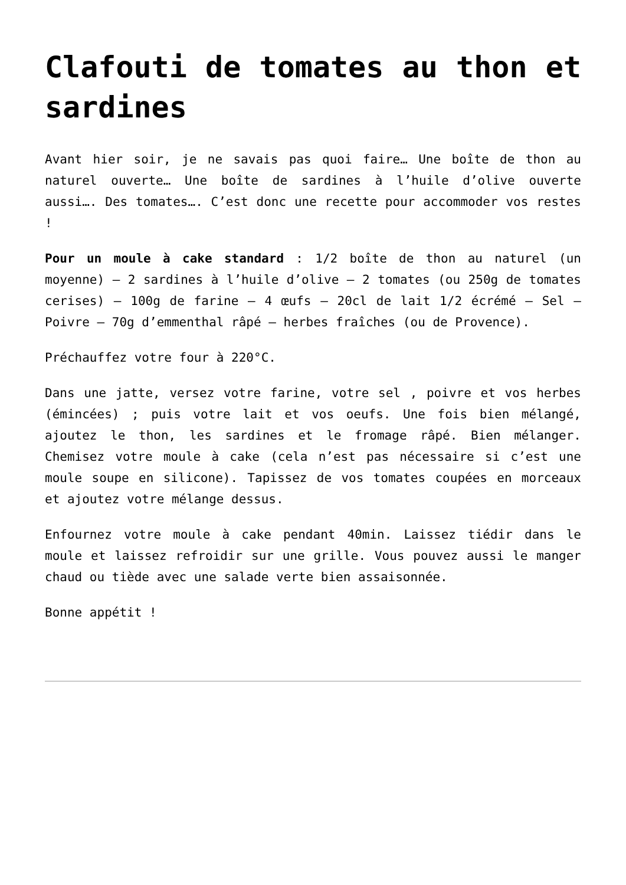Clafouti de tomates au thon et sardines
Avant hier soir, je ne savais pas quoi faire… Une boîte de thon au naturel ouverte… Une boîte de sardines à l’huile d’olive ouverte aussi…. Des tomates…. C’est donc une recette pour accommoder vos restes !
Pour un moule à cake standard : 1/2 boîte de thon au naturel (un moyenne) – 2 sardines à l’huile d’olive – 2 tomates (ou 250g de tomates cerises) – 100g de farine – 4 œufs – 20cl de lait 1/2 écrémé – Sel – Poivre – 70g d’emmenthal râpé – herbes fraîches (ou de Provence).
Préchauffez votre four à 220°C.
Dans une jatte, versez votre farine, votre sel , poivre et vos herbes (émincées) ; puis votre lait et vos oeufs. Une fois bien mélangé, ajoutez le thon, les sardines et le fromage râpé. Bien mélanger. Chemisez votre moule à cake (cela n’est pas nécessaire si c’est une moule soupe en silicone). Tapissez de vos tomates coupées en morceaux et ajoutez votre mélange dessus.
Enfournez votre moule à cake pendant 40min. Laissez tiédir dans le moule et laissez refroidir sur une grille. Vous pouvez aussi le manger chaud ou tiède avec une salade verte bien assaisonnée.
Bonne appétit !